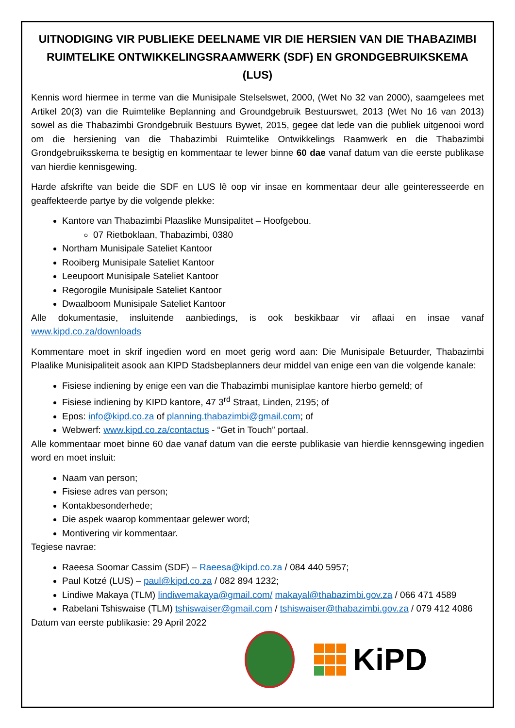UITNODIGING VIR PUBLIEKE DEELNAME VIR DIE HERSIEN VAN DIE THABAZIMBI RUIMTELIKE ONTWIKKELINGSRAAMWERK (SDF) EN GRONDGEBRUIKSKEMA (LUS)
Kennis word hiermee in terme van die Munisipale Stelselswet, 2000, (Wet No 32 van 2000), saamgelees met Artikel 20(3) van die Ruimtelike Beplanning and Groundgebruik Bestuurswet, 2013 (Wet No 16 van 2013) sowel as die Thabazimbi Grondgebruik Bestuurs Bywet, 2015, gegee dat lede van die publiek uitgenooi word om die hersiening van die Thabazimbi Ruimtelike Ontwikkelings Raamwerk en die Thabazimbi Grondgebruiksskema te besigtig en kommentaar te lewer binne 60 dae vanaf datum van die eerste publikase van hierdie kennisgewing.
Harde afskrifte van beide die SDF en LUS lê oop vir insae en kommentaar deur alle geinteresseerde en geaffekteerde partye by die volgende plekke:
Kantore van Thabazimbi Plaaslike Munsipalitet – Hoofgebou.
07 Rietboklaan, Thabazimbi, 0380
Northam Munisipale Sateliet Kantoor
Rooiberg Munisipale Sateliet Kantoor
Leeupoort Munisipale Sateliet Kantoor
Regorogile Munisipale Sateliet Kantoor
Dwaalboom Munisipale Sateliet Kantoor
Alle dokumentasie, insluitende aanbiedings, is ook beskikbaar vir aflaai en insae vanaf www.kipd.co.za/downloads
Kommentare moet in skrif ingedien word en moet gerig word aan: Die Munisipale Betuurder, Thabazimbi Plaalike Munisipaliteit asook aan KIPD Stadsbeplanners deur middel van enige een van die volgende kanale:
Fisiese indiening by enige een van die Thabazimbi munisiplae kantore hierbo gemeld; of
Fisiese indiening by KIPD kantore, 47 3<sup>rd</sup> Straat, Linden, 2195; of
Epos: info@kipd.co.za of planning.thabazimbi@gmail.com; of
Webwerf: www.kipd.co.za/contactus - “Get in Touch” portaal.
Alle kommentaar moet binne 60 dae vanaf datum van die eerste publikasie van hierdie kennsgewing ingedien word en moet insluit:
Naam van person;
Fisiese adres van person;
Kontakbesonderhede;
Die aspek waarop kommentaar gelewer word;
Montivering vir kommentaar.
Tegiese navrae:
Raeesa Soomar Cassim (SDF) – Raeesa@kipd.co.za / 084 440 5957;
Paul Kotzé (LUS) – paul@kipd.co.za / 082 894 1232;
Lindiwe Makaya (TLM) lindiwemakaya@gmail.com/ makayal@thabazimbi.gov.za / 066 471 4589
Rabelani Tshiswaise (TLM) tshiswaiser@gmail.com / tshiswaiser@thabazimbi.gov.za / 079 412 4086
Datum van eerste publikasie: 29 April 2022
KiPD